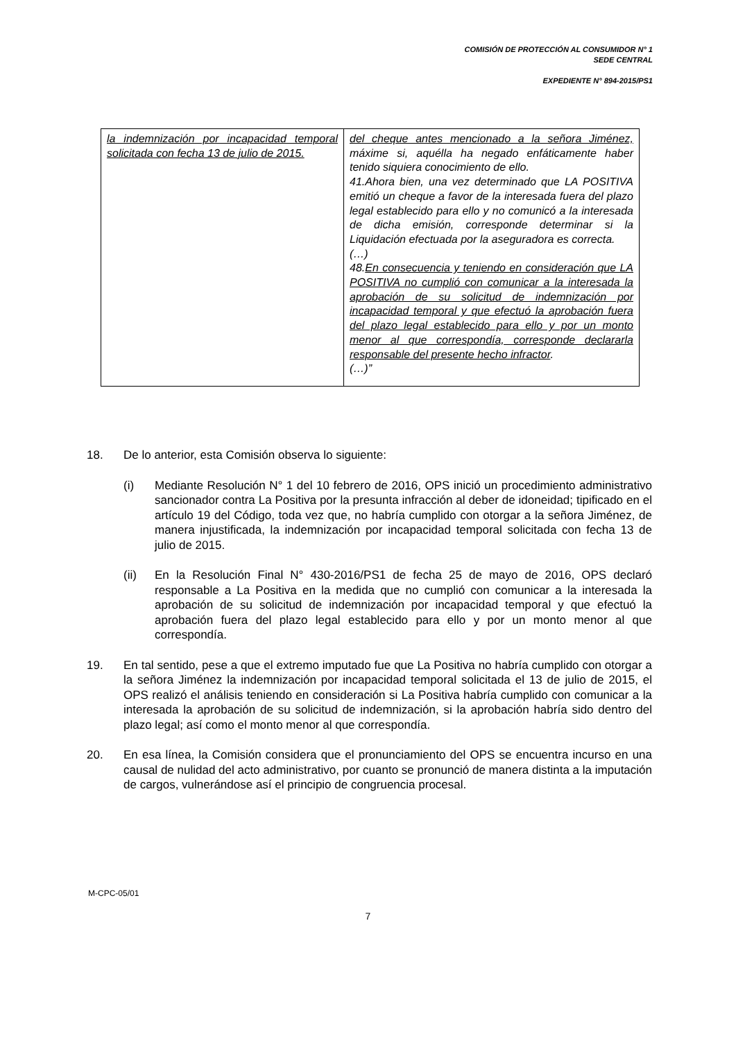COMISIÓN DE PROTECCIÓN AL CONSUMIDOR N° 1
SEDE CENTRAL
EXPEDIENTE N° 894-2015/PS1
| la indemnización por incapacidad temporal solicitada con fecha 13 de julio de 2015. | del cheque antes mencionado a la señora Jiménez, máxime si, aquélla ha negado enfáticamente haber tenido siquiera conocimiento de ello. 41.Ahora bien, una vez determinado que LA POSITIVA emitió un cheque a favor de la interesada fuera del plazo legal establecido para ello y no comunicó a la interesada de dicha emisión, corresponde determinar si la Liquidación efectuada por la aseguradora es correcta. (…) 48. En consecuencia y teniendo en consideración que LA POSITIVA no cumplió con comunicar a la interesada la aprobación de su solicitud de indemnización por incapacidad temporal y que efectuó la aprobación fuera del plazo legal establecido para ello y por un monto menor al que correspondía, corresponde declararla responsable del presente hecho infractor . (…)” |
18. De lo anterior, esta Comisión observa lo siguiente:
(i) Mediante Resolución N° 1 del 10 febrero de 2016, OPS inició un procedimiento administrativo sancionador contra La Positiva por la presunta infracción al deber de idoneidad; tipificado en el artículo 19 del Código, toda vez que, no habría cumplido con otorgar a la señora Jiménez, de manera injustificada, la indemnización por incapacidad temporal solicitada con fecha 13 de julio de 2015.
(ii) En la Resolución Final N° 430-2016/PS1 de fecha 25 de mayo de 2016, OPS declaró responsable a La Positiva en la medida que no cumplió con comunicar a la interesada la aprobación de su solicitud de indemnización por incapacidad temporal y que efectuó la aprobación fuera del plazo legal establecido para ello y por un monto menor al que correspondía.
19. En tal sentido, pese a que el extremo imputado fue que La Positiva no habría cumplido con otorgar a la señora Jiménez la indemnización por incapacidad temporal solicitada el 13 de julio de 2015, el OPS realizó el análisis teniendo en consideración si La Positiva habría cumplido con comunicar a la interesada la aprobación de su solicitud de indemnización, si la aprobación habría sido dentro del plazo legal; así como el monto menor al que correspondía.
20. En esa línea, la Comisión considera que el pronunciamiento del OPS se encuentra incurso en una causal de nulidad del acto administrativo, por cuanto se pronunció de manera distinta a la imputación de cargos, vulnerándose así el principio de congruencia procesal.
M-CPC-05/01
7